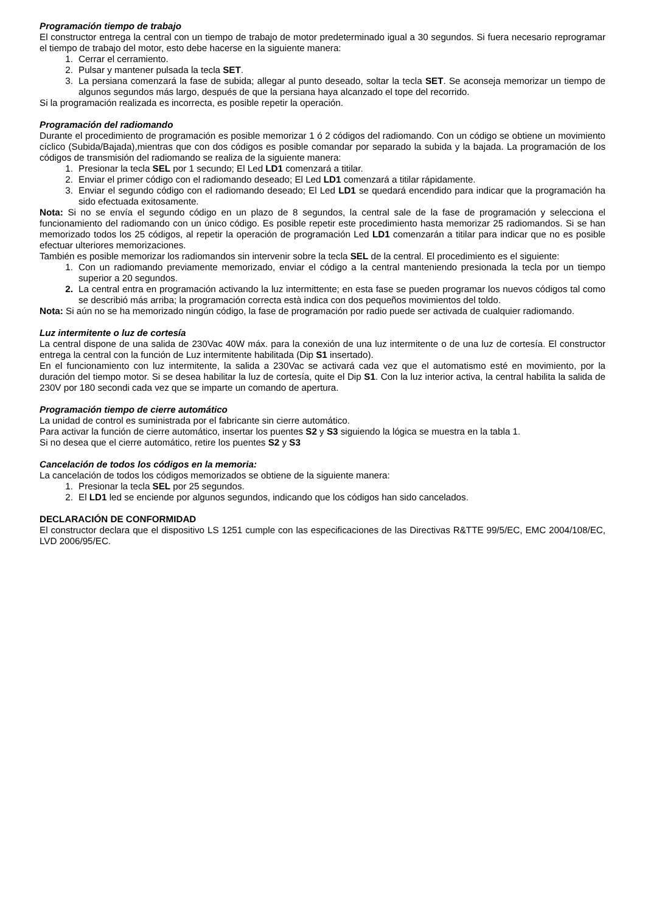Programación tiempo de trabajo
El constructor entrega la central con un tiempo de trabajo de motor predeterminado igual a 30 segundos. Si fuera necesario reprogramar el tiempo de trabajo del motor, esto debe hacerse en la siguiente manera:
1. Cerrar el cerramiento.
2. Pulsar y mantener pulsada la tecla SET.
3. La persiana comenzará la fase de subida; allegar al punto deseado, soltar la tecla SET. Se aconseja memorizar un tiempo de algunos segundos más largo, después de que la persiana haya alcanzado el tope del recorrido.
Si la programación realizada es incorrecta, es posible repetir la operación.
Programación del radiomando
Durante el procedimiento de programación es posible memorizar 1 ó 2 códigos del radiomando. Con un código se obtiene un movimiento cíclico (Subida/Bajada),mientras que con dos códigos es posible comandar por separado la subida y la bajada. La programación de los códigos de transmisión del radiomando se realiza de la siguiente manera:
1. Presionar la tecla SEL por 1 secundo; El Led LD1 comenzará a titilar.
2. Enviar el primer código con el radiomando deseado; El Led LD1 comenzará a titilar rápidamente.
3. Enviar el segundo código con el radiomando deseado; El Led LD1 se quedará encendido para indicar que la programación ha sido efectuada exitosamente.
Nota: Si no se envía el segundo código en un plazo de 8 segundos, la central sale de la fase de programación y selecciona el funcionamiento del radiomando con un único código. Es posible repetir este procedimiento hasta memorizar 25 radiomandos. Si se han memorizado todos los 25 códigos, al repetir la operación de programación Led LD1 comenzarán a titilar para indicar que no es posible efectuar ulteriores memorizaciones.
También es posible memorizar los radiomandos sin intervenir sobre la tecla SEL de la central. El procedimiento es el siguiente:
1. Con un radiomando previamente memorizado, enviar el código a la central manteniendo presionada la tecla por un tiempo superior a 20 segundos.
2. La central entra en programación activando la luz intermittente; en esta fase se pueden programar los nuevos códigos tal como se describió más arriba; la programación correcta està indica con dos pequeños movimientos del toldo.
Nota: Si aún no se ha memorizado ningún código, la fase de programación por radio puede ser activada de cualquier radiomando.
Luz intermitente o luz de cortesía
La central dispone de una salida de 230Vac 40W máx. para la conexión de una luz intermitente o de una luz de cortesía. El constructor entrega la central con la función de Luz intermitente habilitada (Dip S1 insertado).
En el funcionamiento con luz intermitente, la salida a 230Vac se activará cada vez que el automatismo esté en movimiento, por la duración del tiempo motor. Si se desea habilitar la luz de cortesía, quite el Dip S1. Con la luz interior activa, la central habilita la salida de 230V por 180 secondi cada vez que se imparte un comando de apertura.
Programación tiempo de cierre automático
La unidad de control es suministrada por el fabricante sin cierre automático.
Para activar la función de cierre automático, insertar los puentes S2 y S3 siguiendo la lógica se muestra en la tabla 1.
Si no desea que el cierre automático, retire los puentes S2 y S3
Cancelación de todos los códigos en la memoria:
La cancelación de todos los códigos memorizados se obtiene de la siguiente manera:
1. Presionar la tecla SEL por 25 segundos.
2. El LD1 led se enciende por algunos segundos, indicando que los códigos han sido cancelados.
DECLARACIÓN DE CONFORMIDAD
El constructor declara que el dispositivo LS 1251 cumple con las especificaciones de las Directivas R&TTE 99/5/EC, EMC 2004/108/EC, LVD 2006/95/EC.